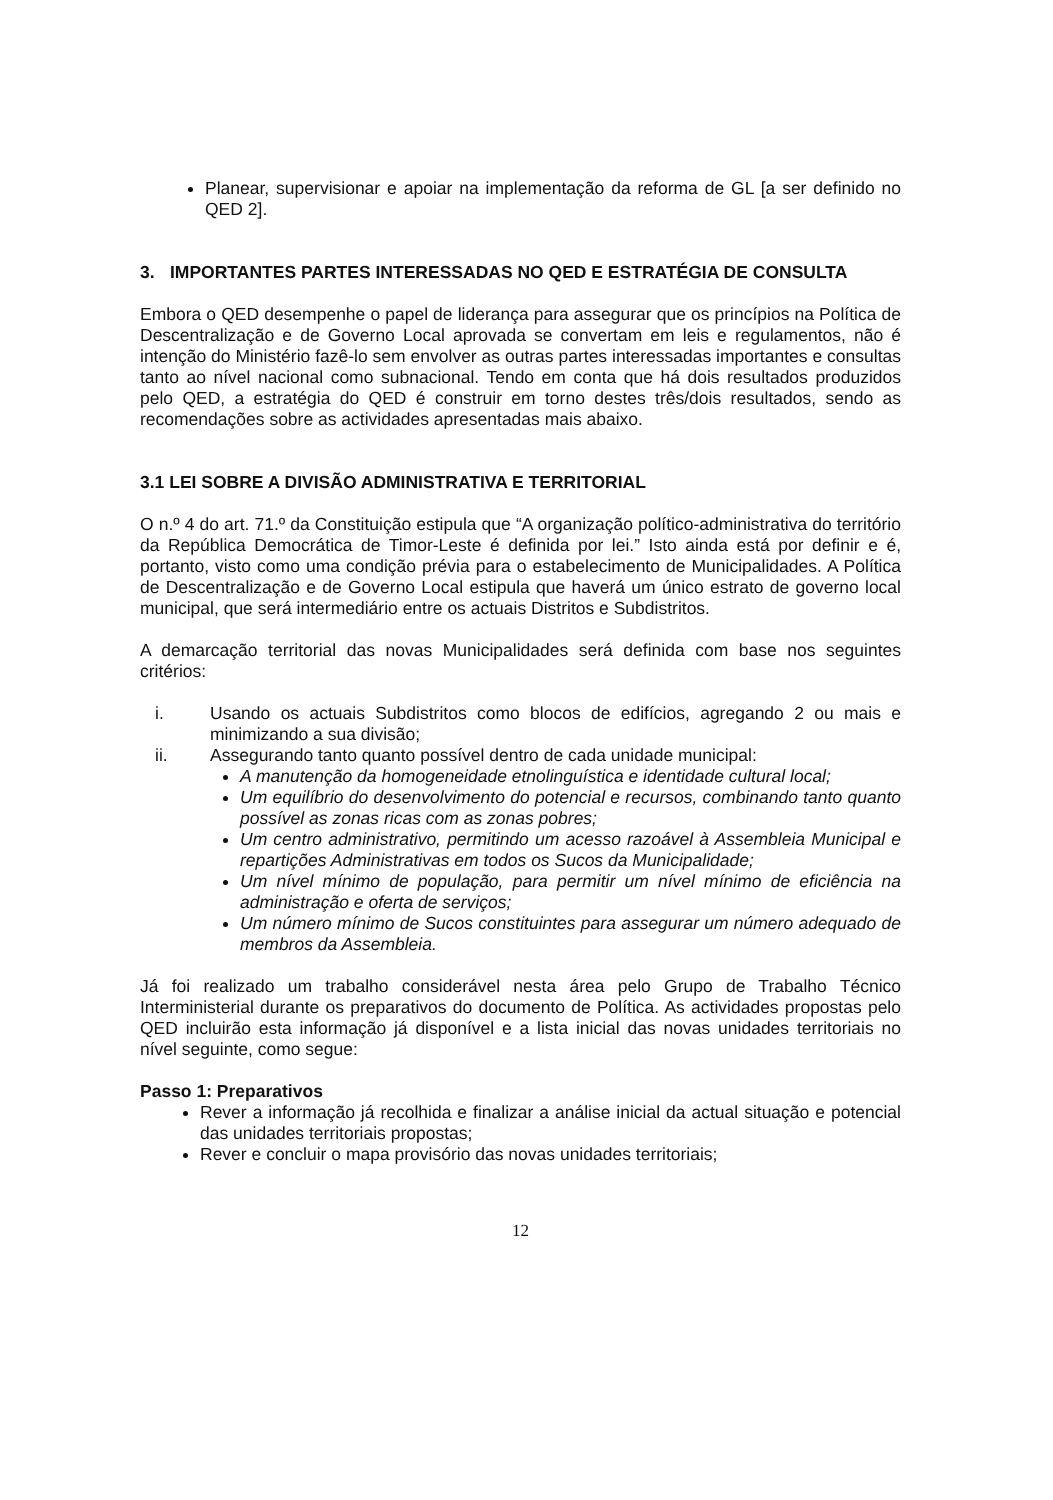Planear, supervisionar e apoiar na implementação da reforma de GL [a ser definido no QED 2].
3. IMPORTANTES PARTES INTERESSADAS NO QED E ESTRATÉGIA DE CONSULTA
Embora o QED desempenhe o papel de liderança para assegurar que os princípios na Política de Descentralização e de Governo Local aprovada se convertam em leis e regulamentos, não é intenção do Ministério fazê-lo sem envolver as outras partes interessadas importantes e consultas tanto ao nível nacional como subnacional. Tendo em conta que há dois resultados produzidos pelo QED, a estratégia do QED é construir em torno destes três/dois resultados, sendo as recomendações sobre as actividades apresentadas mais abaixo.
3.1 LEI SOBRE A DIVISÃO ADMINISTRATIVA E TERRITORIAL
O n.º 4 do art. 71.º da Constituição estipula que “A organização político-administrativa do território da República Democrática de Timor-Leste é definida por lei.” Isto ainda está por definir e é, portanto, visto como uma condição prévia para o estabelecimento de Municipalidades. A Política de Descentralização e de Governo Local estipula que haverá um único estrato de governo local municipal, que será intermediário entre os actuais Distritos e Subdistritos.
A demarcação territorial das novas Municipalidades será definida com base nos seguintes critérios:
i. Usando os actuais Subdistritos como blocos de edifícios, agregando 2 ou mais e minimizando a sua divisão;
ii. Assegurando tanto quanto possível dentro de cada unidade municipal:
A manutenção da homogeneidade etnolinguística e identidade cultural local;
Um equilíbrio do desenvolvimento do potencial e recursos, combinando tanto quanto possível as zonas ricas com as zonas pobres;
Um centro administrativo, permitindo um acesso razoável à Assembleia Municipal e repartições Administrativas em todos os Sucos da Municipalidade;
Um nível mínimo de população, para permitir um nível mínimo de eficiência na administração e oferta de serviços;
Um número mínimo de Sucos constituintes para assegurar um número adequado de membros da Assembleia.
Já foi realizado um trabalho considerável nesta área pelo Grupo de Trabalho Técnico Interministerial durante os preparativos do documento de Política. As actividades propostas pelo QED incluirão esta informação já disponível e a lista inicial das novas unidades territoriais no nível seguinte, como segue:
Passo 1: Preparativos
Rever a informação já recolhida e finalizar a análise inicial da actual situação e potencial das unidades territoriais propostas;
Rever e concluir o mapa provisório das novas unidades territoriais;
12